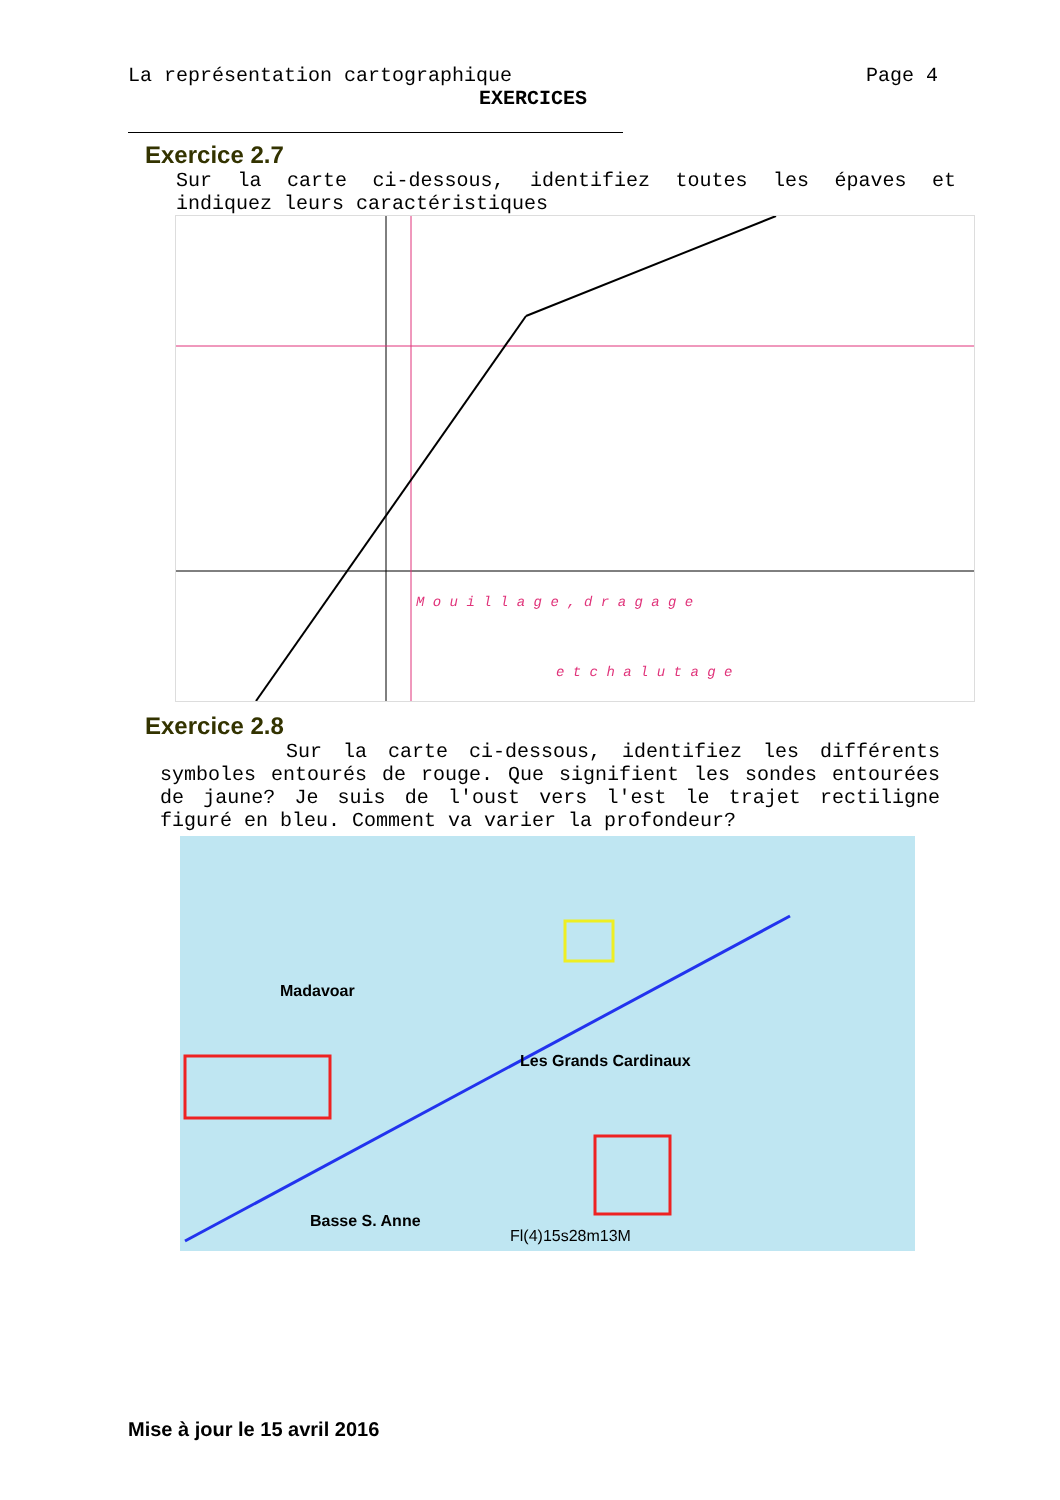La représentation cartographique Page 4
EXERCICES
Exercice 2.7
Sur la carte ci-dessous, identifiez toutes les épaves et indiquez leurs caractéristiques
M o u i l l a g e , d r a g a g e
e t c h a l u t a g e
Exercice 2.8
Sur la carte ci-dessous, identifiez les différents symboles entourés de rouge. Que signifient les sondes entourées de jaune? Je suis de l'oust vers l'est le trajet rectiligne figuré en bleu. Comment va varier la profondeur?
Madavoar
Les Grands Cardinaux
Fl(4)15s28m13M
Basse S. Anne
Mise à jour le 15 avril 2016